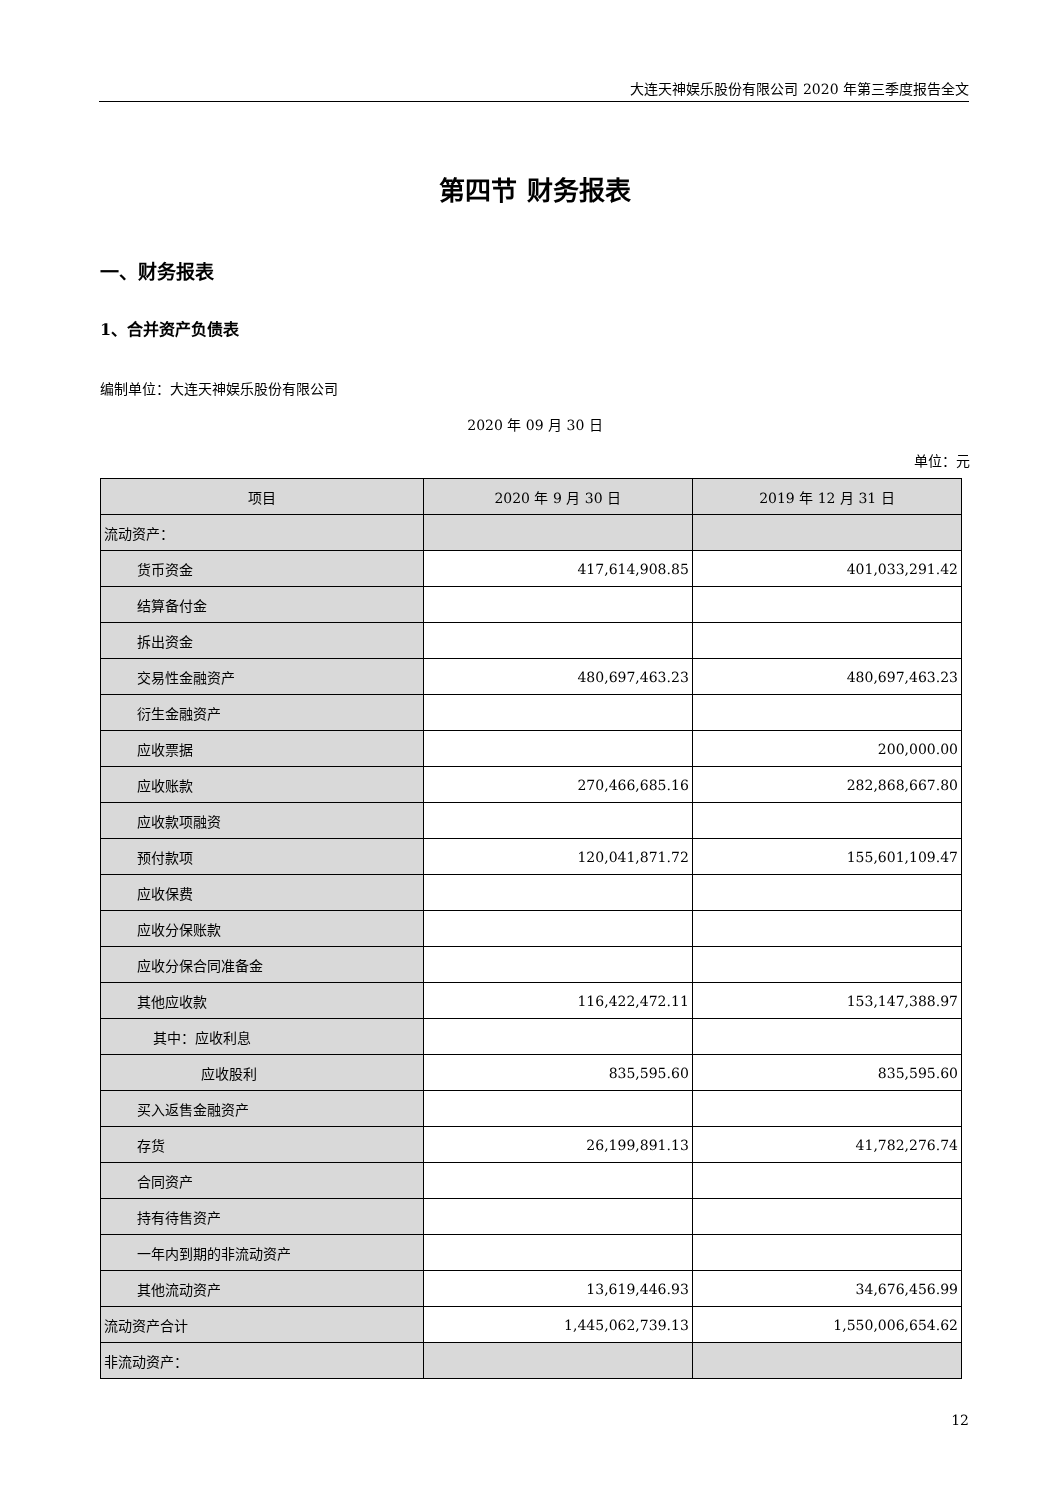大连天神娱乐股份有限公司 2020 年第三季度报告全文
第四节 财务报表
一、财务报表
1、合并资产负债表
编制单位：大连天神娱乐股份有限公司
2020 年 09 月 30 日
单位：元
| 项目 | 2020 年 9 月 30 日 | 2019 年 12 月 31 日 |
| --- | --- | --- |
| 流动资产： | | |
| 货币资金 | 417,614,908.85 | 401,033,291.42 |
| 结算备付金 | | |
| 拆出资金 | | |
| 交易性金融资产 | 480,697,463.23 | 480,697,463.23 |
| 衍生金融资产 | | |
| 应收票据 | | 200,000.00 |
| 应收账款 | 270,466,685.16 | 282,868,667.80 |
| 应收款项融资 | | |
| 预付款项 | 120,041,871.72 | 155,601,109.47 |
| 应收保费 | | |
| 应收分保账款 | | |
| 应收分保合同准备金 | | |
| 其他应收款 | 116,422,472.11 | 153,147,388.97 |
| 其中：应收利息 | | |
| 应收股利 | 835,595.60 | 835,595.60 |
| 买入返售金融资产 | | |
| 存货 | 26,199,891.13 | 41,782,276.74 |
| 合同资产 | | |
| 持有待售资产 | | |
| 一年内到期的非流动资产 | | |
| 其他流动资产 | 13,619,446.93 | 34,676,456.99 |
| 流动资产合计 | 1,445,062,739.13 | 1,550,006,654.62 |
| 非流动资产： | | |
12